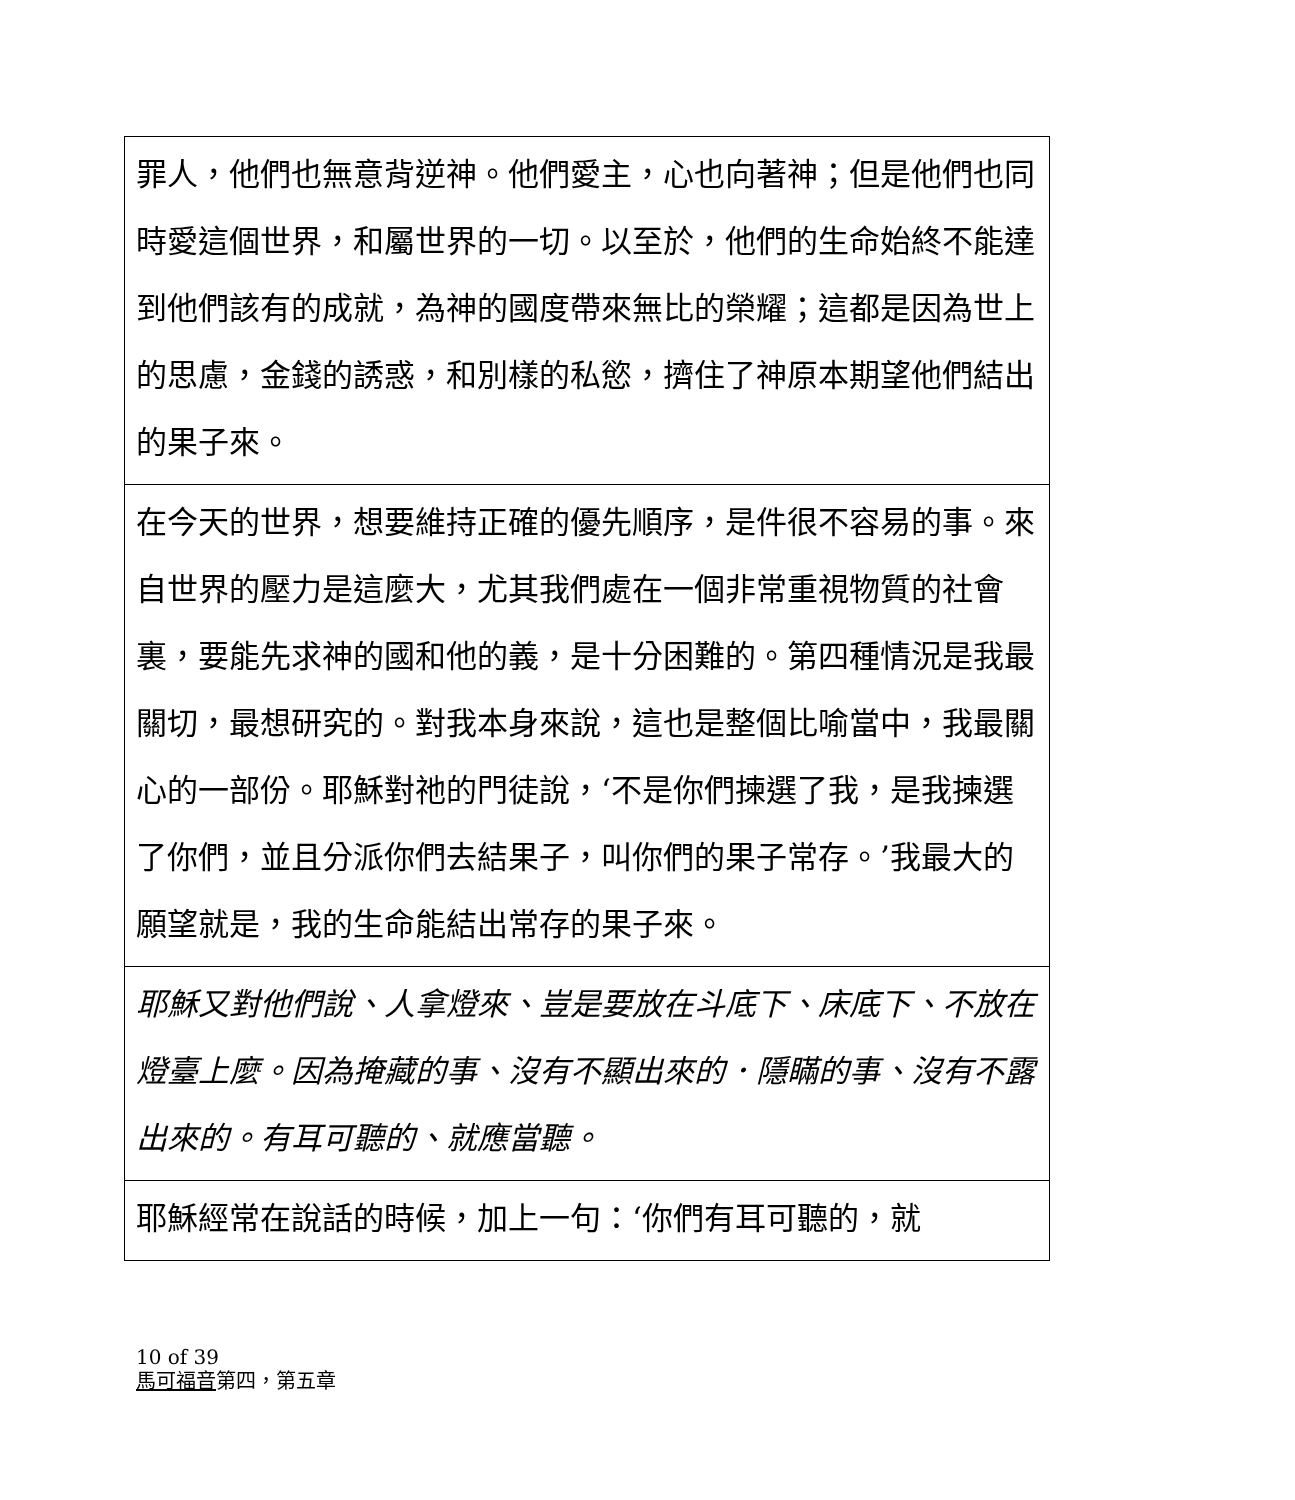| 罪人，他們也無意背逆神。他們愛主，心也向著神；但是他們也同時愛這個世界，和屬世界的一切。以至於，他們的生命始終不能達到他們該有的成就，為神的國度帶來無比的榮耀；這都是因為世上的思慮，金錢的誘惑，和別樣的私慾，擠住了神原本期望他們結出的果子來。 |
| 在今天的世界，想要維持正確的優先順序，是件很不容易的事。來自世界的壓力是這麼大，尤其我們處在一個非常重視物質的社會裏，要能先求神的國和他的義，是十分困難的。第四種情況是我最關切，最想研究的。對我本身來說，這也是整個比喻當中，我最關心的一部份。耶穌對祂的門徒說，‘不是你們揀選了我，是我揀選了你們，並且分派你們去結果子，叫你們的果子常存。’我最大的願望就是，我的生命能結出常存的果子來。 |
| 耶穌又對他們說、人拿燈來、豈是要放在斗底下、床底下、不放在燈臺上麼。因為掩藏的事、沒有不顯出來的．隱瞞的事、沒有不露出來的。有耳可聽的、就應當聽。 |
| 耶穌經常在說話的時候，加上一句：‘你們有耳可聽的，就 |
10 of 39
馬可福音第四，第五章